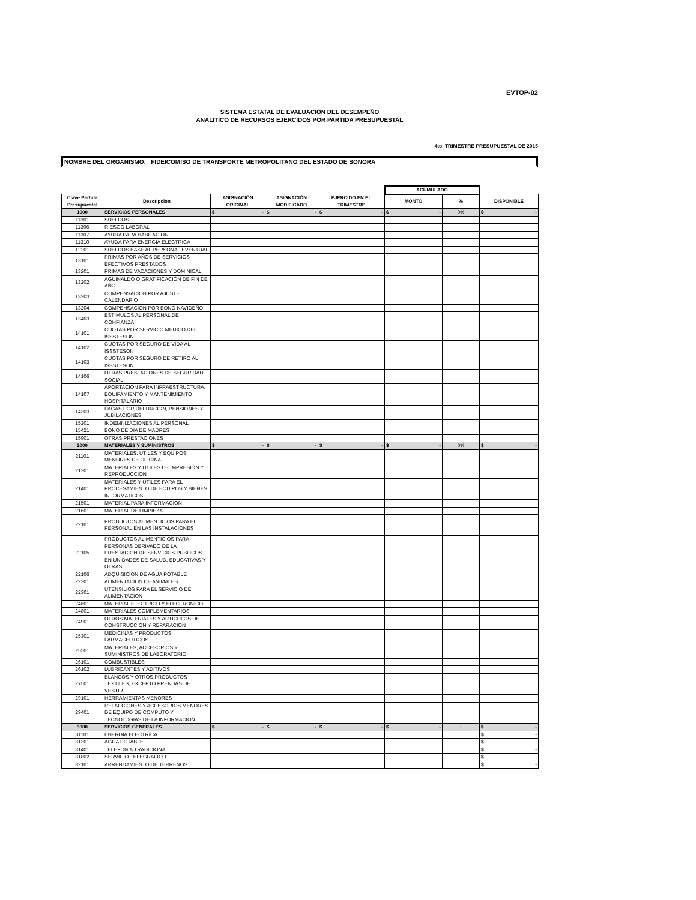EVTOP-02
SISTEMA ESTATAL DE EVALUACIÓN DEL DESEMPEÑO
ANALITICO DE RECURSOS EJERCIDOS POR PARTIDA PRESUPUESTAL
4to. TRIMESTRE PRESUPUESTAL DE 2015
NOMBRE DEL ORGANISMO: FIDEICOMISO DE TRANSPORTE METROPOLITANO DEL ESTADO DE SONORA
| | | | | | ACUMULADO | | |
| Clave Partida Presupuestal | Descripcion | ASIGNACIÓN ORIGINAL | ASIGNACIÓN MODIFICADO | EJERCIDO EN EL TRIMESTRE | MONTO | % | DISPONIBLE |
| 1000 | SERVICIOS PERSONALES | $ - | $ - | $ - | $ - | 0% | $ - |
| 11301 | SUELDOS | | | | | | |
| 11306 | RIESGO LABORAL | | | | | | |
| 11307 | AYUDA PARA HABITACION | | | | | | |
| 11310 | AYUDA PARA ENERGIA ELECTRICA | | | | | | |
| 12201 | SUELDOS BASE AL PERSONAL EVENTUAL | | | | | | |
| 13101 | PRIMAS POR AÑOS DE SERVICIOS EFECTIVOS PRESTADOS | | | | | | |
| 13201 | PRIMAS DE VACACIONES Y DOMINICAL | | | | | | |
| 13202 | AGUINALDO O GRATIFICACIÓN DE FIN DE AÑO | | | | | | |
| 13203 | COMPENSACION POR AJUSTE CALENDARIO | | | | | | |
| 13204 | COMPENSACION POR BONO NAVIDEÑO | | | | | | |
| 13403 | ESTIMULOS AL PERSONAL DE CONFIANZA | | | | | | |
| 14101 | CUOTAS POR SERVICIO MEDICO DEL ISSSTESON | | | | | | |
| 14102 | CUOTAS POR SEGURO DE VIDA AL ISSSTESON | | | | | | |
| 14103 | CUOTAS POR SEGURO DE RETIRO AL ISSSTESON | | | | | | |
| 14106 | OTRAS PRESTACIONES DE SEGURIDAD SOCIAL | | | | | | |
| 14107 | APORTACION PARA INFRAESTRUCTURA, EQUIPAMIENTO Y MANTENIMIENTO HOSPITALARIO | | | | | | |
| 14303 | PAGAS POR DEFUNCION, PENSIONES Y JUBILACIONES | | | | | | |
| 15201 | INDEMNIZACIONES AL PERSONAL | | | | | | |
| 15421 | BONO DE DIA DE MADRES | | | | | | |
| 15901 | OTRAS PRESTACIONES | | | | | | |
| 2000 | MATERIALES Y SUMINISTROS | $ - | $ - | $ - | $ - | 0% | $ - |
| 21101 | MATERIALES, UTILES Y EQUIPOS MENORES DE OFICINA | | | | | | |
| 21201 | MATERIALES Y UTILES DE IMPRESIÓN Y REPRODUCCION | | | | | | |
| 21401 | MATERIALES Y UTILES PARA EL PROCESAMIENTO DE EQUIPOS Y BIENES INFORMATICOS | | | | | | |
| 21501 | MATERIAL PARA INFORMACION | | | | | | |
| 21601 | MATERIAL DE LIMPIEZA | | | | | | |
| 22101 | PRODUCTOS ALIMENTICIOS PARA EL PERSONAL EN LAS INSTALACIONES | | | | | | |
| 22105 | PRODUCTOS ALIMENTICIOS PARA PERSONAS DERIVADO DE LA PRESTACION DE SERVICIOS PUBLICOS EN UNIDADES DE SALUD, EDUCATIVAS Y OTRAS | | | | | | |
| 22106 | ADQUISICION DE AGUA POTABLE | | | | | | |
| 22201 | ALIMENTACION DE ANIMALES | | | | | | |
| 22301 | UTENSILIOS PARA EL SERVICIO DE ALIMENTACION | | | | | | |
| 24601 | MATERIAL ELECTRICO Y ELECTRONICO | | | | | | |
| 24801 | MATERIALES COMPLEMENTARIOS | | | | | | |
| 24901 | OTROS MATERIALES Y ARTICULOS DE CONSTRUCCION Y REPARACION | | | | | | |
| 25301 | MEDICINAS Y PRODUCTOS FARMACEUTICOS | | | | | | |
| 25501 | MATERIALES, ACCESORIOS Y SUMINISTROS DE LABORATORIO | | | | | | |
| 26101 | COMBUSTIBLES | | | | | | |
| 26102 | LUBRICANTES Y ADITIVOS | | | | | | |
| 27501 | BLANCOS Y OTROS PRODUCTOS TEXTILES, EXCEPTO PRENDAS DE VESTIR | | | | | | |
| 29101 | HERRAMIENTAS MENORES | | | | | | |
| 29401 | REFACCIONES Y ACCESORIOS MENORES DE EQUIPO DE COMPUTO Y TECNOLOGIAS DE LA INFORMACION | | | | | | |
| 3000 | SERVICIOS GENERALES | $ - | $ - | $ - | $ - | - | $ - |
| 31101 | ENERGIA ELECTRICA | | | | | | $ - |
| 31301 | AGUA POTABLE | | | | | | $ - |
| 31401 | TELEFONIA TRADICIONAL | | | | | | $ - |
| 31802 | SERVICIO TELEGRAFICO | | | | | | $ - |
| 32101 | ARRENDAMIENTO DE TERRENOS | | | | | | $ - |